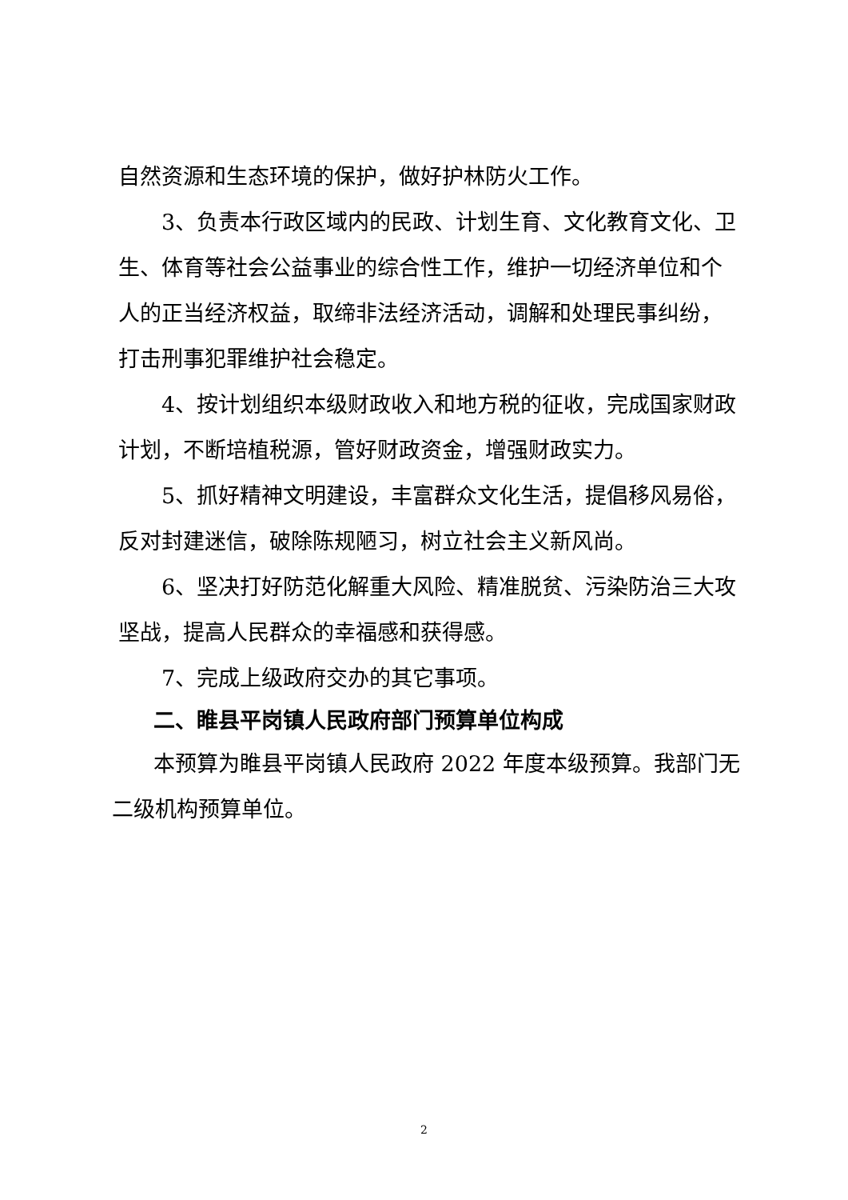自然资源和生态环境的保护，做好护林防火工作。
3、负责本行政区域内的民政、计划生育、文化教育文化、卫生、体育等社会公益事业的综合性工作，维护一切经济单位和个人的正当经济权益，取缔非法经济活动，调解和处理民事纠纷，打击刑事犯罪维护社会稳定。
4、按计划组织本级财政收入和地方税的征收，完成国家财政计划，不断培植税源，管好财政资金，增强财政实力。
5、抓好精神文明建设，丰富群众文化生活，提倡移风易俗，反对封建迷信，破除陈规陋习，树立社会主义新风尚。
6、坚决打好防范化解重大风险、精准脱贫、污染防治三大攻坚战，提高人民群众的幸福感和获得感。
7、完成上级政府交办的其它事项。
二、睢县平岗镇人民政府部门预算单位构成
本预算为睢县平岗镇人民政府 2022 年度本级预算。我部门无二级机构预算单位。
2